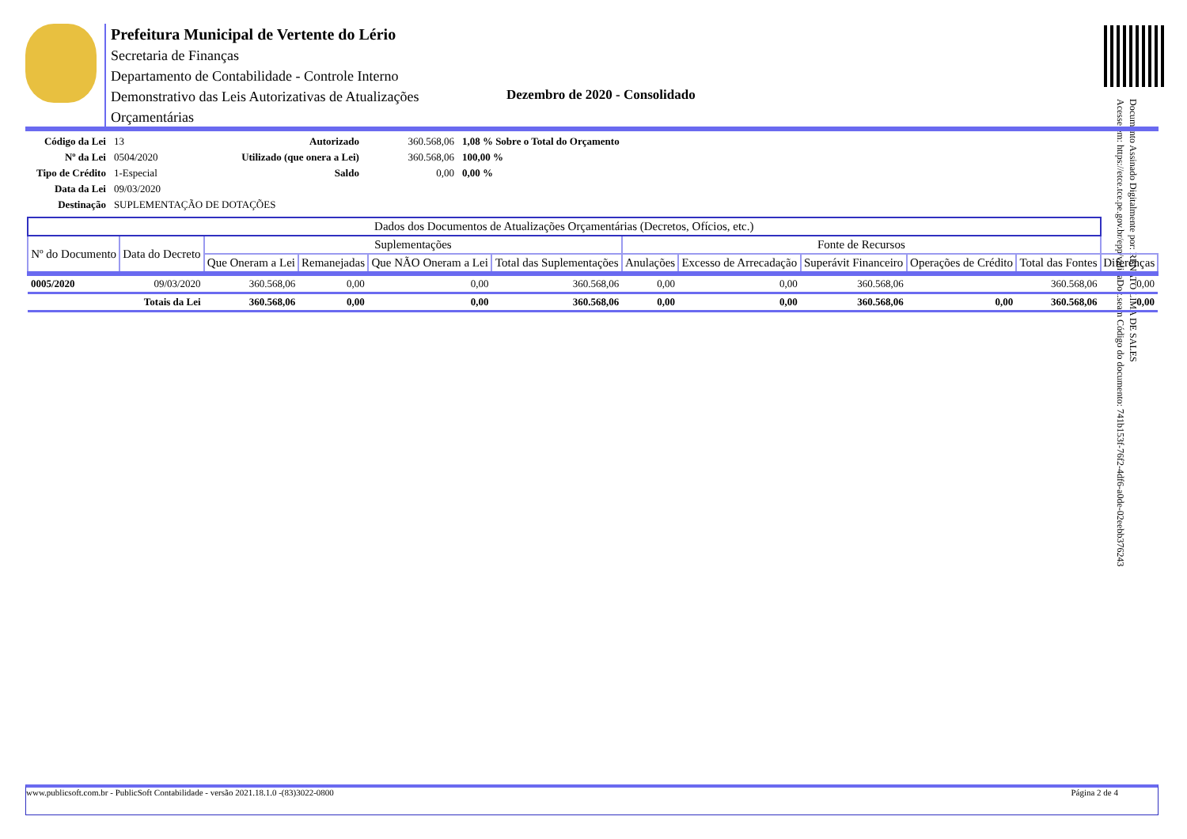Prefeitura Municipal de Vertente do Lério
Secretaria de Finanças
Departamento de Contabilidade - Controle Interno
Demonstrativo das Leis Autorizativas de Atualizações
Orçamentárias
Dezembro de 2020 - Consolidado
Documento Assinado Digitalmente por: RENATO LIMA DE SALES
Acesse em: https://etce.tce.pe.gov.br/epp/validaDoc.seam Código do documento: 741b153f-76f2-4df6-a0de-02eebb376243
| Código da Lei | 13 | Autorizado | 360.568,06 | 1,08 % Sobre o Total do Orçamento |
| Nº da Lei | 0504/2020 | Utilizado (que onera a Lei) | 360.568,06 | 100,00 % |
| Tipo de Crédito | 1-Especial | Saldo | 0,00 | 0,00 % |
| Data da Lei | 09/03/2020 | | | |
| Destinação | SUPLEMENTAÇÃO DE DOTAÇÕES | | | |
| Dados dos Documentos de Atualizações Orçamentárias (Decretos, Ofícios, etc.) | | | | | | | | | | | |
| --- | --- | --- | --- | --- | --- | --- | --- | --- | --- | --- | --- |
| Nº do Documento | Data do Decreto | Suplementações | | | | Fonte de Recursos | | | | | |
| | | Que Oneram a Lei | Remanejadas | Que NÃO Oneram a Lei | Total das Suplementações | Anulações | Excesso de Arrecadação | Superávit Financeiro | Operações de Crédito | Total das Fontes | Diferenças |
| 0005/2020 | 09/03/2020 | 360.568,06 | 0,00 | 0,00 | 360.568,06 | 0,00 | 0,00 | 360.568,06 | | 360.568,06 | 0,00 |
| Totais da Lei | | 360.568,06 | 0,00 | 0,00 | 360.568,06 | 0,00 | 0,00 | 360.568,06 | 0,00 | 360.568,06 | 0,00 |
www.publicsoft.com.br - PublicSoft Contabilidade - versão 2021.18.1.0 -(83)3022-0800 Página 2 de 4